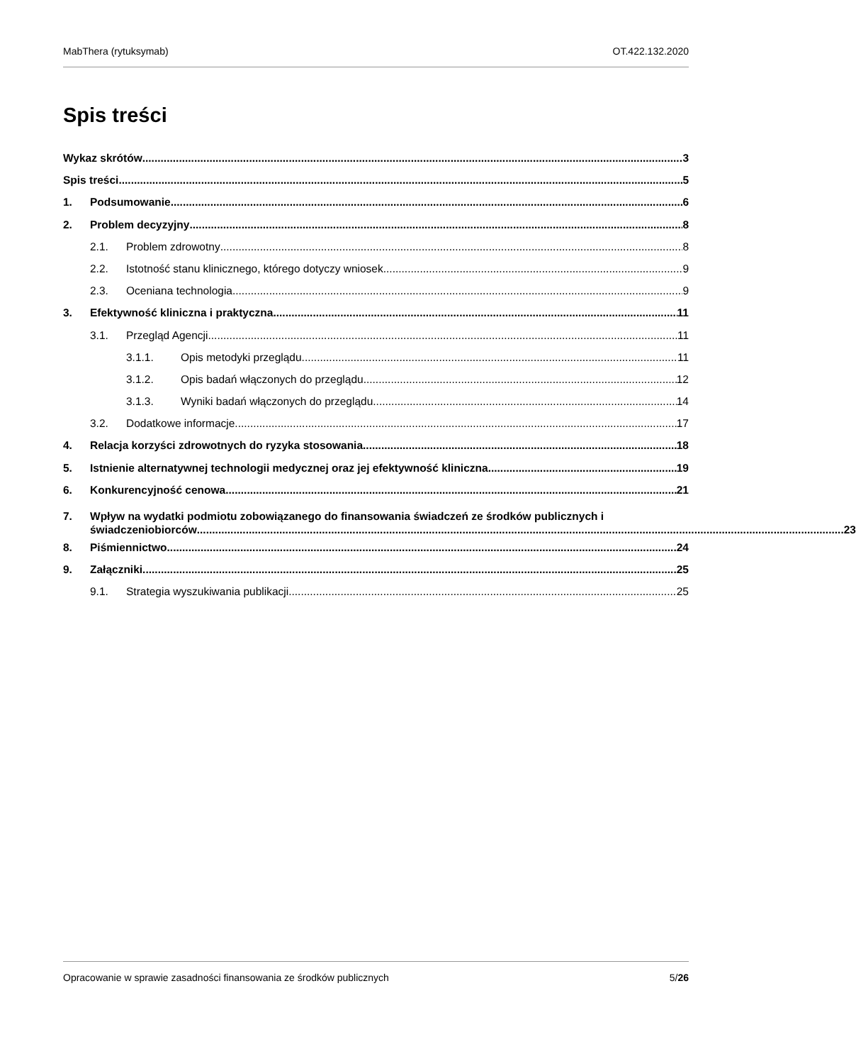MabThera (rytuksymab) OT.422.132.2020
Spis treści
Wykaz skrótów 3
Spis treści 5
1. Podsumowanie 6
2. Problem decyzyjny 8
2.1. Problem zdrowotny 8
2.2. Istotność stanu klinicznego, którego dotyczy wniosek 9
2.3. Oceniana technologia 9
3. Efektywność kliniczna i praktyczna 11
3.1. Przegląd Agencji 11
3.1.1. Opis metodyki przeglądu 11
3.1.2. Opis badań włączonych do przeglądu 12
3.1.3. Wyniki badań włączonych do przeglądu 14
3.2. Dodatkowe informacje 17
4. Relacja korzyści zdrowotnych do ryzyka stosowania 18
5. Istnienie alternatywnej technologii medycznej oraz jej efektywność kliniczna 19
6. Konkurencyjność cenowa 21
7. Wpływ na wydatki podmiotu zobowiązanego do finansowania świadczeń ze środków publicznych i
świadczeniobiorców 23
8. Piśmiennictwo 24
9. Załączniki 25
9.1. Strategia wyszukiwania publikacji 25
Opracowanie w sprawie zasadności finansowania ze środków publicznych 5/26